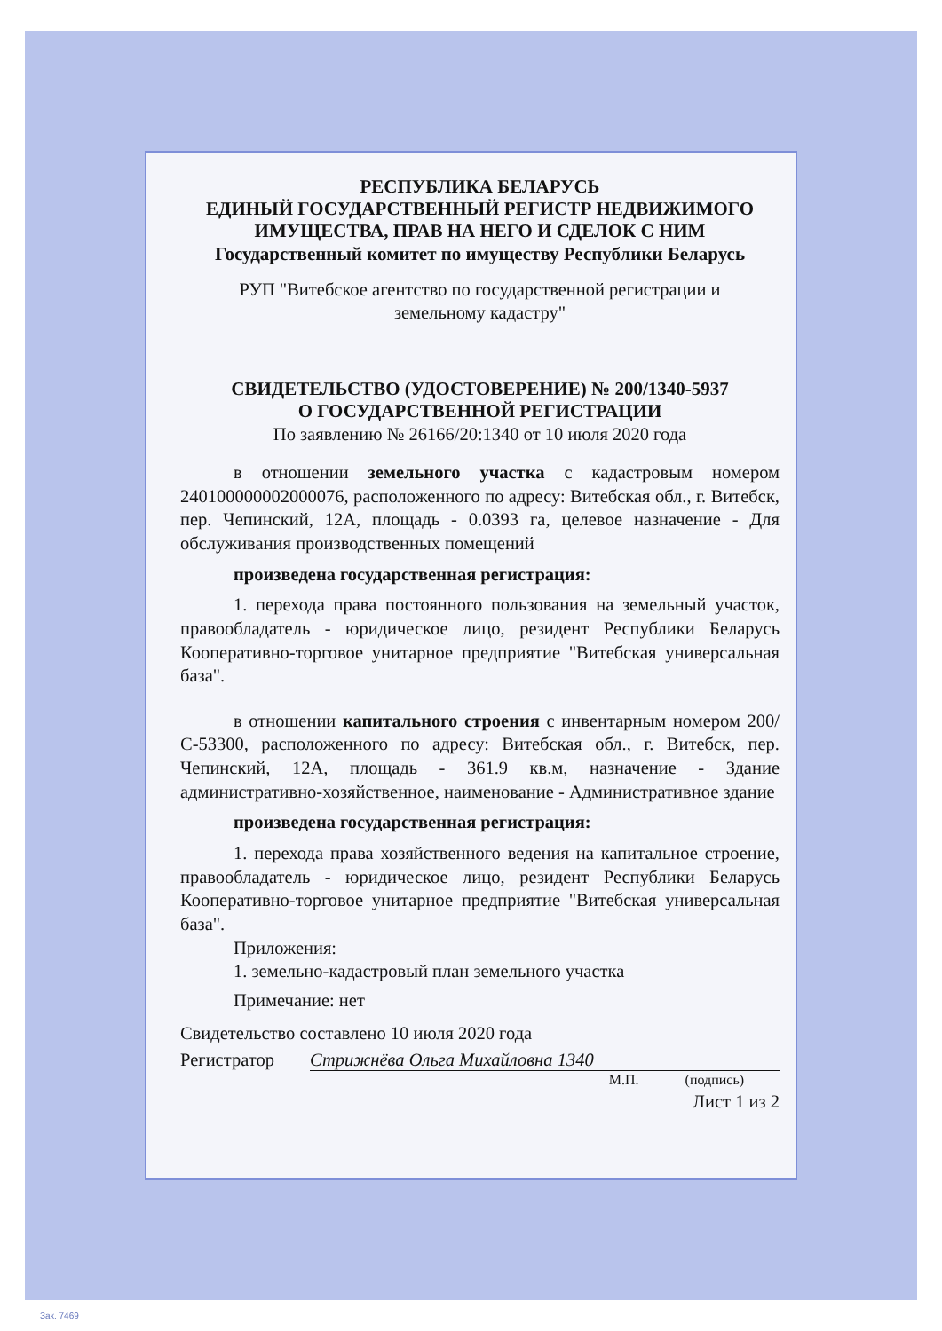РЕСПУБЛИКА БЕЛАРУСЬ
ЕДИНЫЙ ГОСУДАРСТВЕННЫЙ РЕГИСТР НЕДВИЖИМОГО
ИМУЩЕСТВА, ПРАВ НА НЕГО И СДЕЛОК С НИМ
Государственный комитет по имуществу Республики Беларусь
РУП "Витебское агентство по государственной регистрации и
земельному кадастру"
СВИДЕТЕЛЬСТВО (УДОСТОВЕРЕНИЕ) № 200/1340-5937
О ГОСУДАРСТВЕННОЙ РЕГИСТРАЦИИ
По заявлению № 26166/20:1340 от 10 июля 2020 года
в отношении земельного участка с кадастровым номером 240100000002000076, расположенного по адресу: Витебская обл., г. Витебск, пер. Чепинский, 12А, площадь - 0.0393 га, целевое назначение - Для обслуживания производственных помещений
произведена государственная регистрация:
1. перехода права постоянного пользования на земельный участок, правообладатель - юридическое лицо, резидент Республики Беларусь Кооперативно-торговое унитарное предприятие "Витебская универсальная база".
в отношении капитального строения с инвентарным номером 200/С-53300, расположенного по адресу: Витебская обл., г. Витебск, пер. Чепинский, 12А, площадь - 361.9 кв.м, назначение - Здание административно-хозяйственное, наименование - Административное здание
произведена государственная регистрация:
1. перехода права хозяйственного ведения на капитальное строение, правообладатель - юридическое лицо, резидент Республики Беларусь Кооперативно-торговое унитарное предприятие "Витебская универсальная база".
Приложения:
1. земельно-кадастровый план земельного участка
Примечание: нет
Свидетельство составлено 10 июля 2020 года
Регистратор Стрижнёва Ольга Михайловна 1340
М.П. (подпись)
Лист 1 из 2
Зак. 7469